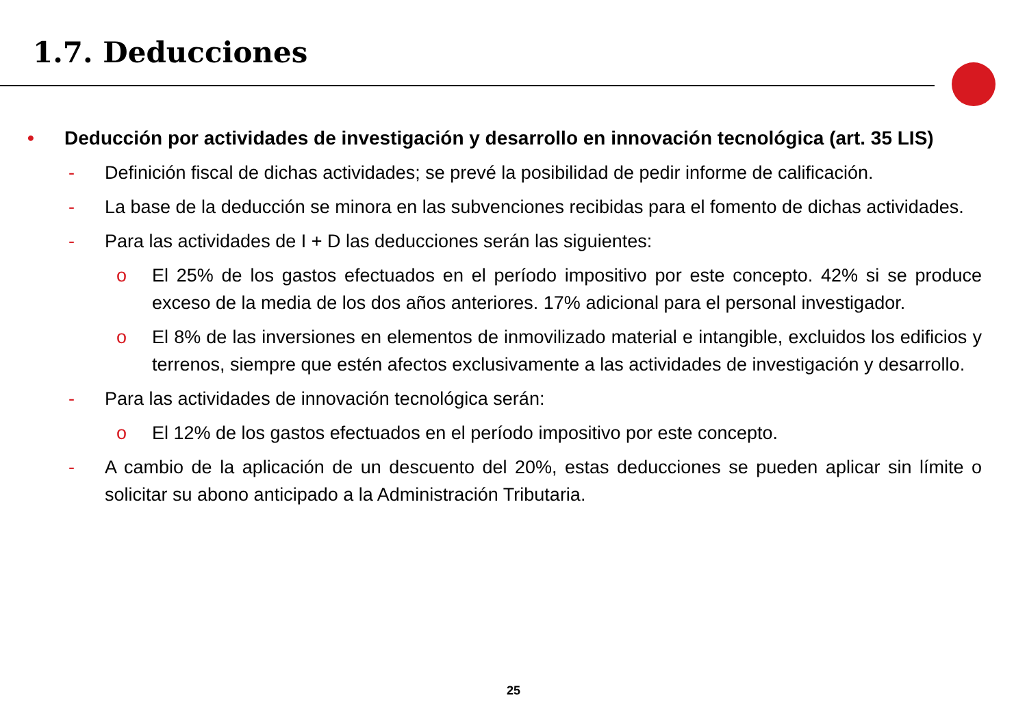1.7. Deducciones
• Deducción por actividades de investigación y desarrollo en innovación tecnológica (art. 35 LIS)
- Definición fiscal de dichas actividades; se prevé la posibilidad de pedir informe de calificación.
- La base de la deducción se minora en las subvenciones recibidas para el fomento de dichas actividades.
- Para las actividades de I + D las deducciones serán las siguientes:
o El 25% de los gastos efectuados en el período impositivo por este concepto. 42% si se produce exceso de la media de los dos años anteriores. 17% adicional para el personal investigador.
o El 8% de las inversiones en elementos de inmovilizado material e intangible, excluidos los edificios y terrenos, siempre que estén afectos exclusivamente a las actividades de investigación y desarrollo.
- Para las actividades de innovación tecnológica serán:
o El 12% de los gastos efectuados en el período impositivo por este concepto.
- A cambio de la aplicación de un descuento del 20%, estas deducciones se pueden aplicar sin límite o solicitar su abono anticipado a la Administración Tributaria.
25